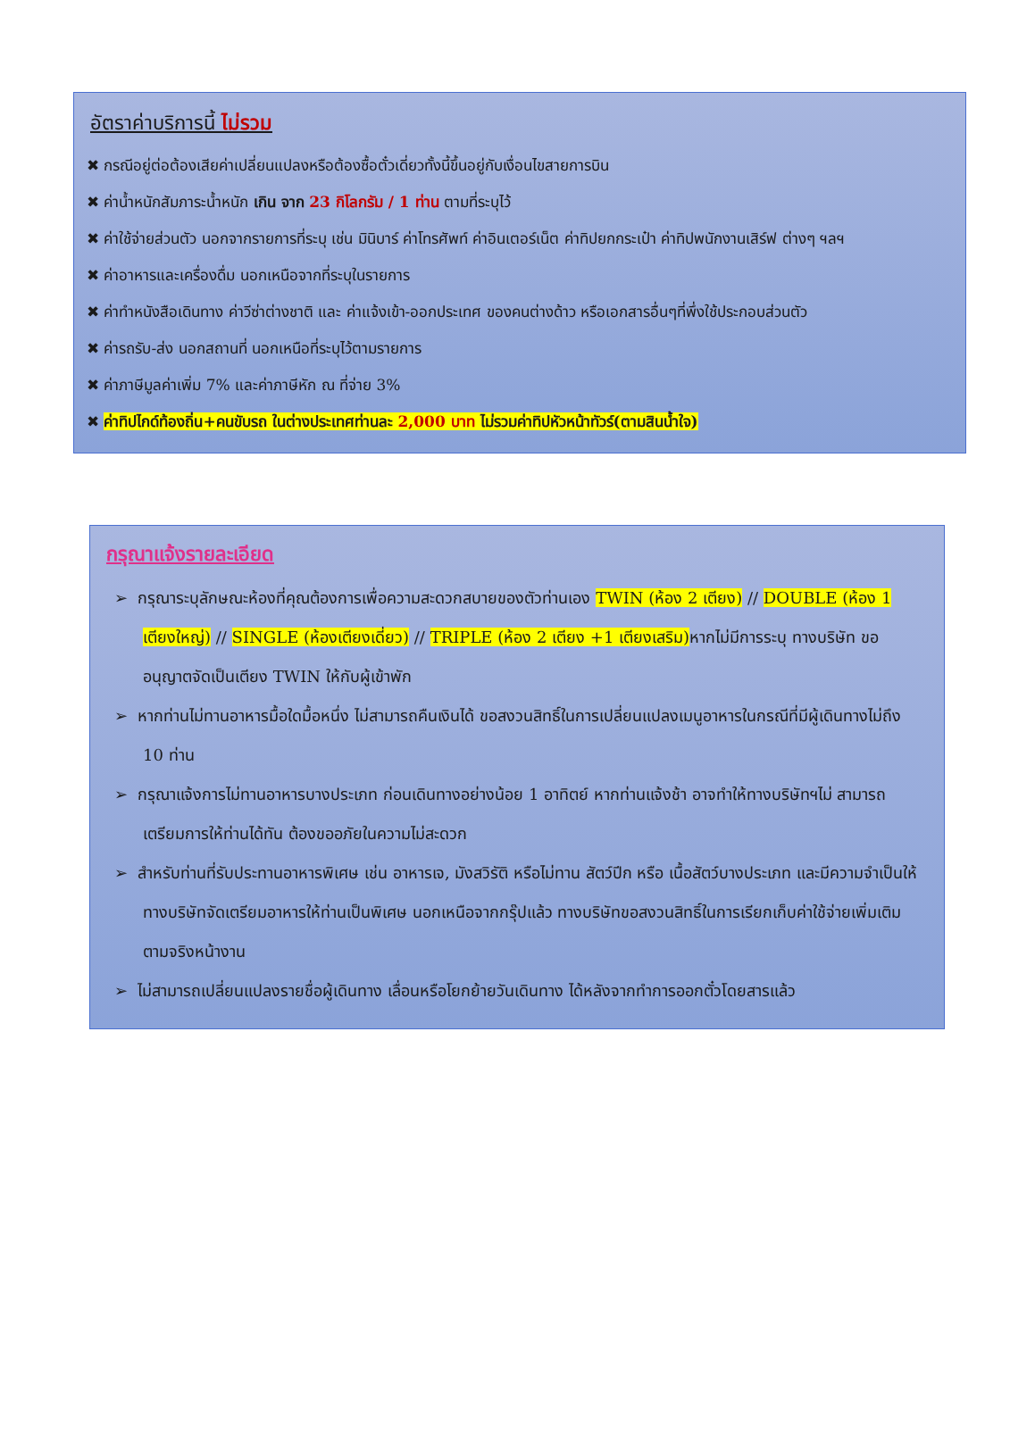อัตราค่าบริการนี้ ไม่รวม
✖ กรณีอยู่ต่อต้องเสียค่าเปลี่ยนแปลงหรือต้องซื้อตั๋วเดี่ยวทั้งนี้ขึ้นอยู่กับเงื่อนไขสายการบิน
✖ ค่าน้ำหนักสัมภาระน้ำหนัก เกิน จาก 23 กิโลกรัม / 1 ท่าน ตามที่ระบุไว้
✖ ค่าใช้จ่ายส่วนตัว นอกจากรายการที่ระบุ เช่น มินิบาร์ ค่าโทรศัพท์ ค่าอินเตอร์เน็ต ค่าทิปยกกระเป๋า ค่าทิปพนักงานเสิร์ฟ ต่างๆ ฯลฯ
✖ ค่าอาหารและเครื่องดื่ม นอกเหนือจากที่ระบุในรายการ
✖ ค่าทำหนังสือเดินทาง ค่าวีซ่าต่างชาติ และ ค่าแจ้งเข้า-ออกประเทศ ของคนต่างด้าว หรือเอกสารอื่นๆที่พึ่งใช้ประกอบส่วนตัว
✖ ค่ารถรับ-ส่ง นอกสถานที่ นอกเหนือที่ระบุไว้ตามรายการ
✖ ค่าภาษีมูลค่าเพิ่ม 7% และค่าภาษีหัก ณ ที่จ่าย 3%
✖ ค่าทิปไกด์ท้องถิ่น+คนขับรถ ในต่างประเทศท่านละ 2,000 บาท ไม่รวมค่าทิปหัวหน้าทัวร์(ตามสินน้ำใจ)
กรุณาแจ้งรายละเอียด
➢ กรุณาระบุลักษณะห้องที่คุณต้องการเพื่อความสะดวกสบายของตัวท่านเอง TWIN (ห้อง 2 เตียง) // DOUBLE (ห้อง 1 เตียงใหญ่) // SINGLE (ห้องเตียงเดี่ยว) // TRIPLE (ห้อง 2 เตียง +1 เตียงเสริม) หากไม่มีการระบุ ทางบริษัท ขออนุญาตจัดเป็นเตียง TWIN ให้กับผู้เข้าพัก
➢ หากท่านไม่ทานอาหารมื้อใดมื้อหนึ่ง ไม่สามารถคืนเงินได้ ขอสงวนสิทธิ์ในการเปลี่ยนแปลงเมนูอาหารในกรณีที่มีผู้เดินทางไม่ถึง 10 ท่าน
➢ กรุณาแจ้งการไม่ทานอาหารบางประเภท ก่อนเดินทางอย่างน้อย 1 อาทิตย์ หากท่านแจ้งช้า อาจทำให้ทางบริษัทฯไม่ สามารถเตรียมการให้ท่านได้ทัน ต้องขออภัยในความไม่สะดวก
➢ สำหรับท่านที่รับประทานอาหารพิเศษ เช่น อาหารเจ, มังสวิรัติ หรือไม่ทาน สัตว์ปีก หรือ เนื้อสัตว์บางประเภท และมีความจำเป็นให้ทางบริษัทจัดเตรียมอาหารให้ท่านเป็นพิเศษ นอกเหนือจากกรุ๊ปแล้ว ทางบริษัทขอสงวนสิทธิ์ในการเรียกเก็บค่าใช้จ่ายเพิ่มเติมตามจริงหน้างาน
➢ ไม่สามารถเปลี่ยนแปลงรายชื่อผู้เดินทาง เลื่อนหรือโยกย้ายวันเดินทาง ได้หลังจากทำการออกตั๋วโดยสารแล้ว